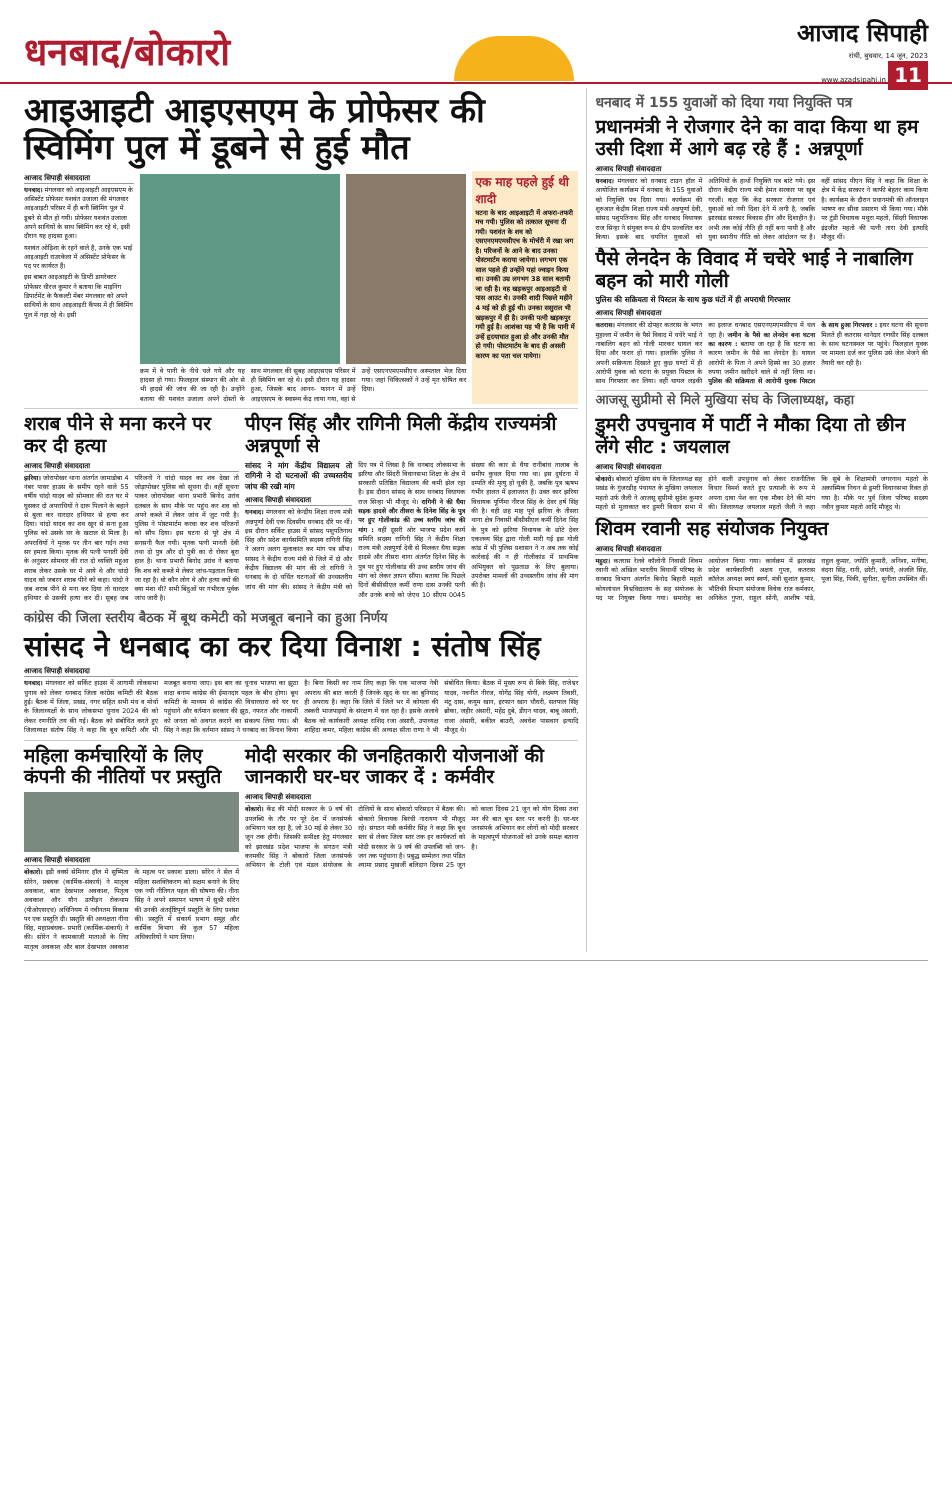धनबाद/बोकारो
आजाद सिपाही
रांची, बुधवार, 14 जून, 2023
www.azadsipahi.in 11
आइआइटी आइएसएम के प्रोफेसर की स्विमिंग पुल में डूबने से हुई मौत
आजाद सिपाही संवाददाता
धनबाद। मंगलवार को आइआइटी आइएसएम के असिस्टेंट प्रोफेसर यशवंत उजाला की मंगलवार आइआइटी परिसर में ही बनी स्विमिंग पूल में डूबने से मौत हो गयी। प्रोफेसर यशवंत उजाला अपने साथियों के साथ स्विमिंग कर रहे थे, इसी दौरान यह हादसा हुआ।
यशवंत ओड़िशा के रहने वाले है, उनके एक भाई आइआइटी राउरकेला में असिस्टेंट प्रोफेसर के पद पर कार्यरत हैं।
इस बाबत आइआइटी के डिप्टी डायरेक्टर प्रोफेसर धीरज कुमार ने बताया कि माइनिंग डिपार्टमेंट के फैकल्टी मेंबर मंगलवार को अपने साथियों के साथ आइआइटी कैंपस में ही स्विमिंग पुल में नहा रहे थे। इसी
क्रम में वे पानी के नीचे चले गये और यह हादसा हो गया। फिलहाल संस्थान की ओर से भी हादसे की जांच की जा रही है। उन्होंने बताया की यशवंत उजाला अपने दोस्तों के साथ मंगलवार की सुबह आइएसएस परिसर में ही स्विमिंग कर रहे थे। इसी दौरान यह हादसा हुआ, जिसके बाद आनन- फानन में उन्हें आइएसएम के स्वास्थ्य केंद्र लाया गया, वहां से उन्हें एसएनएमएमसीएच अस्पताल भेज दिया गया। जहां चिकित्सकों ने उन्हें मृत घोषित कर दिया।
एक माह पहले हुई थी शादी
घटना के बाद आइआइटी में अफरा-तफरी मच गयी। पुलिस को तत्काल सूचना दी गयी। यशवंत के शव को एसएनएमएमसीएच के मोर्चरी में रखा जग है। परिजनों के आने के बाद उनका पोस्टमार्टम कराया जायेगा। लगभग एक साल पहले ही उन्होंने यहां ज्वाइन किया था। उनकी उम्र लगभग 38 साल बतायी जा रही है। वह खड़कपुर आइआइटी से पास आउट थे। उनकी शादी पिछले महीने 4 मई को ही हुई थी। उनका ससुराल भी खड़कपुर में ही है। उनकी पत्नी खड़कपुर गयी हुई है। आशंका यह भी है कि पानी में उन्हें हृदयाघात हुआ हो और उनकी मौत हो गयी। पोस्टमार्टम के बाद ही असली कारण का पता चल पायेगा।
शराब पीने से मना करने पर कर दी हत्या
आजाद सिपाही संवाददाता
झरिया। जोरापोखर थाना अंतर्गत जामाडोबा 4 नंबर पावर हाउस के समीप रहने वाले 55 वर्षीय चांदो यादव को सोमवार की रात घर मे घुसकर दो अपराधियों ने दारू पिलाने के बहाने से बुला कर धारदार हथियार से हत्या कर दिया। चांदो यादव का शव खून से सना हुआ पुलिस को उसके घर के खटाल से मिला है। अपराधियों ने मृतक पर तीन बार गर्दन तथा सर हमला किया। मृतक की पत्नी पनाती देवी के अनुसार सोमवार की रात दो व्यक्ति महुआ शराब लेकर उसके घर मे आये थे और चांदो यादव को जबरन शराब पीने को कहा। चांदो ने जब शराब पीने से मना कर दिया तो धारदार हथियार से उसकी हत्या कर दी। सुबह जब परिजनों ने चांदो यादव का शव देखा तो जोड़ापोखर पुलिस को सूचना दी। वहीं सूचना पाकर जोरापोखर थाना प्रभारी बिनोद उरांव दलबल के साथ मौके पर पहुंच कर शव को अपने कब्जे में लेकर जांच में जुट गयी है। पुलिस ने पोस्टमार्टम करवा कर शव परिजनों को सौंप दिया। इस घटना से पूरे क्षेत्र में सनसनी फैल गयी। मृतक पत्नी मानती देवी तथा दो पुत्र और दो पुत्री का रो रोकर बुरा हाल है। थाना प्रभारी बिनोद उरांव ने बताया कि शव को कब्जे मे लेकर जांच-पड़ताल किया जा रहा है। वो कौन लोग थे और हत्या क्यों की क्या मंशा थी? सभी बिंदुओं पर गंभीरता पूर्वक जांच जारी है।
पीएन सिंह और रागिनी मिली केंद्रीय राज्यमंत्री अन्नपूर्णा से
सांसद ने मांग केंद्रीय विद्यालय तो रागिनी ने दो घटनाओं की उच्चस्तरीय जांच की रखी मांग
आजाद सिपाही संवाददाता
धनबाद। मंगलवार को केन्द्रीय शिक्षा राज्य मंत्री अन्नपूर्णा देवी एक दिवसीय धनबाद दौरे पर थीं। इस दौरान सर्किट हाउस में सांसद पशुपतिनाथ सिंह और प्रदेश कार्यसमिति सदस्य रागिनी सिंह ने अलग अलग मुलाकात कर मांग पत्र सौंपा। सांसद ने केंद्रीय राज्य मंत्री से जिले में दो और केंद्रीय विद्यालय की मांग की तो रागिनी ने धनबाद के दो चर्चित घटनाओं की उच्चस्तरीय जांच की मांग की। सांसद ने केंद्रीय मंत्री को दिए पत्र में लिखा है कि धनबाद लोकसभा के झरिया और सिंदरी विधानसभा शिक्षा के क्षेत्र में सरकारी प्रतिष्ठित विद्यालय की कमी झेल रहा है। इस दौरान सांसद के साथ धनबाद विधायक राज सिन्हा भी मौजूद थे। रागिनी ने की धैया सड़क हादसे और तीसरा के दिनेश सिंह के पुत्र पर हुए गोलीकांड की उच्च स्तरीय जांच की मांग : वहीं दूसरी ओर भाजपा प्रदेश कार्य समिति सदस्य रागिनी सिंह ने केंद्रीय शिक्षा राज्य मंत्री अन्नपूर्णा देवी से मिलकर धैया सड़क हादसे और तीसरा थाना अंतर्गत दिनेश सिंह के पुत्र पर हुए गोलीकांड की उच्च स्तरीय जांच की मांग को लेकर ज्ञापन सौंपा। बताया कि पिछले दिनों बीसीसीएल कर्मी राणा दास उनकी पत्नी और उनके बच्चे को जेएच 10 सीएम 0045 संख्या की कार से धैया रानीबांध तालाब के समीप कुचल दिया गया था। इस दुर्घटना में दम्पति की मृत्यु हो चुकी है, जबकि पुत्र ऋषभ गंभीर हालत में इलाजरत है। उक्त कार झरिया विधायक पूर्णिमा नीरज सिंह के देवर हर्ष सिंह की है। वही छह माह पूर्व झरिया के तीसरा थाना क्षेत्र निवासी बीसीसीएल कर्मी दिनेश सिंह के पुत्र को झरिया विधायक के छोटे देवर एकलव्य सिंह द्वारा गोली मारी गई इस गोली कांड में भी पुलिस प्रशासन ने न अब तक कोई कार्रवाई की न ही गोलीकांड में प्राथमिक अभियुक्त को पूछताछ के लिए बुलाया। उपरोक्त मामलों की उच्चस्तरीय जांच की मांग की है।
कांग्रेस की जिला स्तरीय बैठक में बूथ कमेटी को मजबूत बनाने का हुआ निर्णय
सांसद ने धनबाद का कर दिया विनाश : संतोष सिंह
आजाद सिपाही संवाददादा
धनबाद। मंगलवार को सर्किट हाउस में आगामी लोकसभा चुनाव को लेकर धनबाद जिला कांग्रेस कमिटी की बैठक हुई। बैठक में जिला, प्रखंड, नगर सहित सभी मंच व मोर्चा के जिलाध्यक्षों के साथ लोकसभा चुनाव 2024 की को लेकर रणनीति तय की गई। बैठक को संबोधित करते हुए जिलाध्यक्ष संतोष सिंह ने कहा कि बूथ कमिटी और भी मजबूत बनाया जाए। इस बार का चुनाव भाजपा का झूठा वादा बनाम कांग्रेस की ईमानदार पहल के बीच होगा। बूथ कमिटी के माध्यम से कांग्रेस की विचारधारा को घर घर पहुंचाने और वर्तमान सरकार की झूठ, नफरत और नाकामी को जनता को अवगत कराने का संकल्प लिया गया। श्री सिंह ने कहा कि वर्तमान सांसद ने धनबाद का विनाश किया है। बिना किसी का नाम लिए कहा कि एक भाजपा नेत्री अपराध की बात करती हैं जिनके खुद के घर का बुनियाद ही अपराध है। कहा कि जिले में जिले भर में कोयला की तस्करी भाजपाइयों के संरक्षण में चल रहा है। इसके अलावे बैठक को कार्यकारी अध्यक्ष राशिद रजा अंसारी, उपाध्यक्ष शाहिदा कमर, महिला कांग्रेस की अध्यक्ष सीता राणा ने भी संबोधित किया। बैठक में मुख्य रूप से बिके सिंह, राजेश्वर यादव, नवनीत नीरज, योगेंद्र सिंह योगी, लक्ष्मण तिवारी, मंटू दास, कयूम खान, इरफान खान चौधरी, सतपाल सिंह ब्रोका, जहीर अंसारी, महेंद्र दुबे, डीएन यादव, बाबू अंसारी, राजा अंसारी, बकील बाउरी, अवधेश पासवान इत्यादि मौजूद थे।
महिला कर्मचारियों के लिए कंपनी की नीतियों पर प्रस्तुति
आजाद सिपाही संवाददाता
बोकारो। इडी वर्क्स सेमिनार हॉल में सुष्मिता सोरेन, प्रबंधक (कार्मिक-संकार्य) ने मातृत्व अवकाश, बाल देखभाल अवकाश, पितृत्व अवकाश और यौन उत्पीड़न रोकथाम (पीओएसएच) अधिनियम में नवीनतम विकास पर एक प्रस्तुति दी। प्रस्तुति की अध्यक्षता नीना सिंह, महाप्रबंधक- प्रभारी (कार्मिक-संकार्य) ने की। सोरेन ने कामकाजी माताओं के लिए मातृत्व अवकाश और बाल देखभाल अवकाश के महत्व पर प्रकाश डाला। सोरेन ने सेल में महिला सशक्तिकरण को सक्षम बनाने के लिए एक नयी नीतिगत पहल की घोषणा की। नीना सिंह ने अपने समापन भाषण में सुश्री सोरेन की उनकी अंतर्दृष्टिपूर्ण प्रस्तुति के लिए प्रशंसा की। प्रस्तुति में संकार्य प्रभाग समूह और कार्मिक विभाग की कुल 57 महिला अधिकारियों ने भाग लिया।
मोदी सरकार की जनहितकारी योजनाओं की जानकारी घर-घर जाकर दें : कर्मवीर
आजाद सिपाही संवाददाता
बोकारो। केंद्र की मोदी सरकार के 9 वर्ष की उपलब्धि के तौर पर पूरे देश में जनसंपर्क अभियान चल रहा है, जो 30 मई से लेकर 30 जून तक होगी। जिसकी समीक्षा हेतु मंगलवार को झारखंड प्रदेश भाजपा के संगठन मंत्री करमवीर सिंह ने बोकारो जिला जनसंपर्क अभियान के टोली एवं मंडल संयोजक के टोलियों के साथ बोकारो परिसदन में बैठक की। बोकारो विधायक बिरंची नारायण भी मौजूद रहे। संगठन मंत्री कर्मवीर सिंह ने कहा कि बूथ स्तर से लेकर जिला स्तर तक हर कार्यकर्ता को मोदी सरकार के 9 वर्ष की उपलब्धि को जन-जन तक पहुंचाना है। प्रबुद्ध सम्मेलन तथा पंडित श्यामा प्रसाद मुखर्जी बलिदान दिवस 25 जून को काला दिवस 21 जून को योग दिवस तथा मन की बात बूथ स्तर पर करनी है। घर-घर जनसंपर्क अभियान कर लोगों को मोदी सरकार के महत्वपूर्ण योजनाओं को उनके समक्ष बताना है।
धनबाद में 155 युवाओं को दिया गया नियुक्ति पत्र
प्रधानमंत्री ने रोजगार देने का वादा किया था हम उसी दिशा में आगे बढ़ रहे हैं : अन्नपूर्णा
आजाद सिपाही संवाददाता
धनबाद। मंगलवार को धनबाद टाउन हॉल में आयोजित कार्यक्रम में धनबाद के 155 युवाओं को नियुक्ति पत्र दिया गया। कार्यक्रम की शुरुआत केंद्रीय शिक्षा राज्य मंत्री अन्नपूर्णा देवी, सांसद पशुपतिनाथ सिंह और धनबाद विधायक राज सिन्हा ने संयुक्त रूप से दीप प्रज्वलित कर किया। इसके बाद चयनित युवाओं को अतिथियों के हाथों नियुक्ति पत्र बांटे गये। इस दौरान केंद्रीय राज्य मंत्री हेमंत सरकार पर खूब गरजीं। कहा कि केंद्र सरकार रोजगार एवं युवाओं को नयी दिशा देने में लगी है, जबकि झारखंड सरकार विकास हीन और दिशाहीन है। अभी तक कोई नीति ही नहीं बना पायी है और युवा स्थानीय नीति को लेकर आंदोलन पर है। वहीं सांसद पीएन सिंह ने कहा कि शिक्षा के क्षेत्र में केंद्र सरकार ने काफी बेहतर काम किया है। कार्यक्रम के दौरान प्रधानमंत्री की ऑनलाइन भाषण का सीधा प्रसारण भी किया गया। मौके पर टुंडी विधायक मथुरा महतो, सिंदरी विधायक इंद्रजीत महतो की पत्नी तारा देवी इत्यादि मौजूद थीं।
पैसे लेनदेन के विवाद में चचेरे भाई ने नाबालिग बहन को मारी गोली
पुलिस की सक्रियता से पिस्टल के साथ कुछ घंटों में ही अपराधी गिरफ्तार
आजाद सिपाही संवाददाता
कतरास। मंगलवार की दोपहर कतरास के भगत मुहल्ला में जमीन के पैसे विवाद में चचेरे भाई ने नाबालिग बहन को गोली मारकर घायल कर दिया और फरार हो गया। हालांकि पुलिस ने अपनी सक्रियता दिखाते हुए कुछ घण्टों में ही आरोपी युवक को घटना के प्रयुक्त पिस्टल के साथ गिरफ्तार कर लिया। वहीं घायल लड़की का इलाज धनबाद एसएनएमएमसीएच में चल रहा है। जमीन के पैसे का लेनदेन बना घटना का कारण : बताया जा रहा है कि घटना का कारण जमीन के पैसे का लेनदेन है। घायल आरोपी के पिता ने अपने हिस्से का 30 हजार रुपया जमीन खरीदने वाले से नहीं लिया था। पुलिस की सक्रियता से आरोपी युवक पिस्टल के साथ हुआ गिरफ्तार : इधर घटना की सूचना मिलते ही कतरास थानेदार रणधीर सिंह दलबल के साथ घटनास्थल पर पहुंचे। फिलहाल युवक पर मामला दर्ज कर पुलिस उसे जेल भेजने की तैयारी कर रही है।
आजसू सुप्रीमो से मिले मुखिया संघ के जिलाध्यक्ष, कहा
डुमरी उपचुनाव में पार्टी ने मौका दिया तो छीन लेंगे सीट : जयलाल
आजाद सिपाही संवाददाता
बोकारो। बोकारो मुखिया संघ के जिलाध्यक्ष सह प्रखंड के गुंजरडीह पंचायत के मुखिया जयलाल महतो उर्फ जैली ने आजसू सुप्रीमो सुदेश कुमार महतो से मुलाकात कर डुमरी विधान सभा में होने वाली उपचुनाव को लेकर राजनीतिक विचार विमर्श करते हुए प्रत्याशी के रूप मे अपना दावा पेश कर एक मौका देने की मांग की। जिलाध्यक्ष जयलाल महतो जैली ने कहा कि सुबे के शिक्षामंत्री जगरनाथ महतो के अकास्मिक निधन से डुमरी विधानसभा रिक्त हो गया है। मौके पर पूर्व जिला परिषद सदस्य नवीन कुमार महतो आदि मौजूद थे।
शिवम रवानी सह संयोजक नियुक्त
आजाद सिपाही संवाददाता
महुदा। कतरास रेलवे कॉलोनी निवासी शिवम रवानी को अखिल भारतीय विधार्थी परिषद के धनबाद विभाग अंतर्गत बिनोद बिहारी महतो कोयलांचल विश्वविद्यालय के सह संयोजक के पद पर नियुक्त किया गया। समारोह का आयोजन किया गया। कार्यक्रम में झारखंड प्रदेश कार्यकारिणी अक्षय गुप्ता, कतरास कॉलेज अध्यक्ष स्वयं स्वर्ण, मंत्री सुशांत कुमार, भौतिकी विभाग संयोजक विवेक राज कर्मकार, अनिकेत गुप्ता, राहुल सोनी, आशीष पांडे, राहुल कुमार, ज्योति कुमारी, अनिशा, मनीषा, वंदना सिंह, रानी, छोटी, जयंती, अंजलि सिंह, पूजा सिंह, पिंकी, सुनीता, सुनीता उपस्थित थीं।